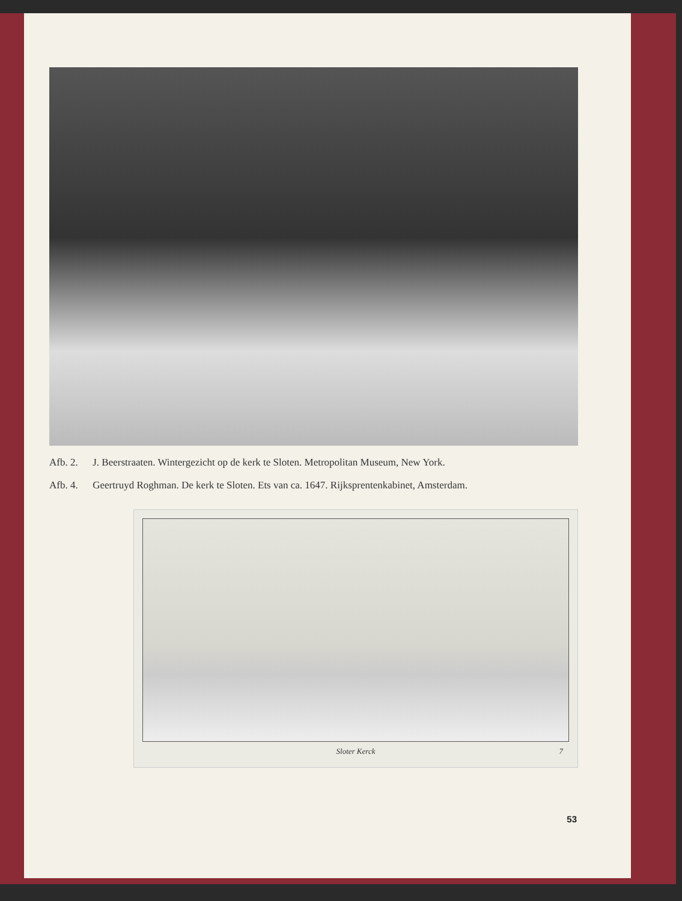Afb. 2. J. Beerstraaten. Wintergezicht op de kerk te Sloten. Metropolitan Museum, New York.
Afb. 4. Geertruyd Roghman. De kerk te Sloten. Ets van ca. 1647. Rijksprentenkabinet, Amsterdam.
Sloter Kerck 7
53